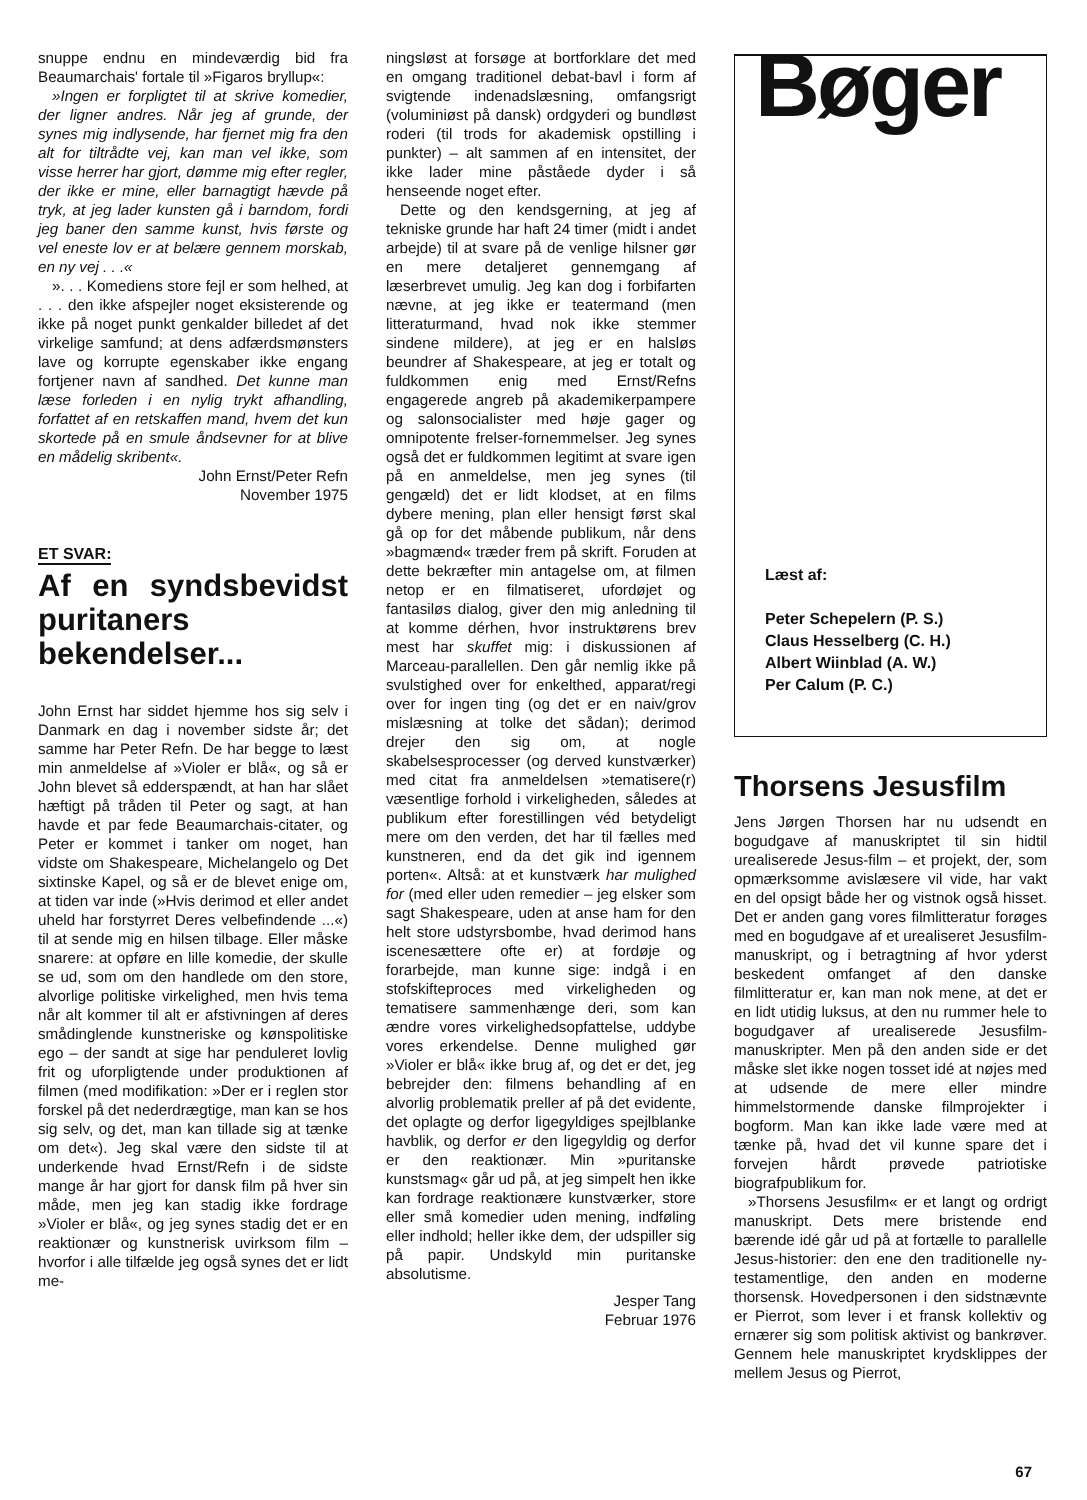snuppe endnu en mindeværdig bid fra Beaumarchais' fortale til »Figaros bryllup«:
»Ingen er forpligtet til at skrive komedier, der ligner andres. Når jeg af grunde, der synes mig indlysende, har fjernet mig fra den alt for tiltrådte vej, kan man vel ikke, som visse herrer har gjort, dømme mig efter regler, der ikke er mine, eller barnagtigt hævde på tryk, at jeg lader kunsten gå i barndom, fordi jeg baner den samme kunst, hvis første og vel eneste lov er at belære gennem morskab, en ny vej . . .«
». . . Komediens store fejl er som helhed, at . . . den ikke afspejler noget eksisterende og ikke på noget punkt genkalder billedet af det virkelige samfund; at dens adfærdsmønsters lave og korrupte egenskaber ikke engang fortjener navn af sandhed. Det kunne man læse forleden i en nylig trykt afhandling, forfattet af en retskaffen mand, hvem det kun skortede på en smule åndsevner for at blive en mådelig skribent«.
John Ernst/Peter Refn
November 1975
ET SVAR:
Af en syndsbevidst puritaners bekendelser...
John Ernst har siddet hjemme hos sig selv i Danmark en dag i november sidste år; det samme har Peter Refn. De har begge to læst min anmeldelse af »Violer er blå«, og så er John blevet så edderspændt, at han har slået hæftigt på tråden til Peter og sagt, at han havde et par fede Beaumarchais-citater, og Peter er kommet i tanker om noget, han vidste om Shakespeare, Michelangelo og Det sixtinske Kapel, og så er de blevet enige om, at tiden var inde (»Hvis derimod et eller andet uheld har forstyrret Deres velbefindende ...«) til at sende mig en hilsen tilbage. Eller måske snarere: at opføre en lille komedie, der skulle se ud, som om den handlede om den store, alvorlige politiske virkelighed, men hvis tema når alt kommer til alt er afstivningen af deres smådinglende kunstneriske og kønspolitiske ego – der sandt at sige har penduleret lovlig frit og uforpligtende under produktionen af filmen (med modifikation: »Der er i reglen stor forskel på det nederdrægtige, man kan se hos sig selv, og det, man kan tillade sig at tænke om det«). Jeg skal være den sidste til at underkende hvad Ernst/Refn i de sidste mange år har gjort for dansk film på hver sin måde, men jeg kan stadig ikke fordrage »Violer er blå«, og jeg synes stadig det er en reaktionær og kunstnerisk uvirksom film – hvorfor i alle tilfælde jeg også synes det er lidt me-
ningsløst at forsøge at bortforklare det med en omgang traditionel debat-bavl i form af svigtende indenadslæsning, omfangsrigt (voluminiøst på dansk) ordgyderi og bundløst roderi (til trods for akademisk opstilling i punkter) – alt sammen af en intensitet, der ikke lader mine påståede dyder i så henseende noget efter.
Dette og den kendsgerning, at jeg af tekniske grunde har haft 24 timer (midt i andet arbejde) til at svare på de venlige hilsner gør en mere detaljeret gennemgang af læserbrevet umulig. Jeg kan dog i forbifarten nævne, at jeg ikke er teatermand (men litteraturmand, hvad nok ikke stemmer sindene mildere), at jeg er en halsløs beundrer af Shakespeare, at jeg er totalt og fuldkommen enig med Ernst/Refns engagerede angreb på akademikerpampere og salonsocialister med høje gager og omnipotente frelser-fornemmelser. Jeg synes også det er fuldkommen legitimt at svare igen på en anmeldelse, men jeg synes (til gengæld) det er lidt klodset, at en films dybere mening, plan eller hensigt først skal gå op for det måbende publikum, når dens »bagmænd« træder frem på skrift. Foruden at dette bekræfter min antagelse om, at filmen netop er en filmatiseret, ufordøjet og fantasiløs dialog, giver den mig anledning til at komme dérhen, hvor instruktørens brev mest har skuffet mig: i diskussionen af Marceau-parallellen. Den går nemlig ikke på svulstighed over for enkelthed, apparat/regi over for ingen ting (og det er en naiv/grov mislæsning at tolke det sådan); derimod drejer den sig om, at nogle skabelsesprocesser (og derved kunstværker) med citat fra anmeldelsen »tematisere(r) væsentlige forhold i virkeligheden, således at publikum efter forestillingen véd betydeligt mere om den verden, det har til fælles med kunstneren, end da det gik ind igennem porten«. Altså: at et kunstværk har mulighed for (med eller uden remedier – jeg elsker som sagt Shakespeare, uden at anse ham for den helt store udstyrsbombe, hvad derimod hans iscenesættere ofte er) at fordøje og forarbejde, man kunne sige: indgå i en stofskifteproces med virkeligheden og tematisere sammenhænge deri, som kan ændre vores virkelighedsopfattelse, uddybe vores erkendelse. Denne mulighed gør »Violer er blå« ikke brug af, og det er det, jeg bebrejder den: filmens behandling af en alvorlig problematik preller af på det evidente, det oplagte og derfor ligegyldiges spejlblanke havblik, og derfor er den ligegyldig og derfor er den reaktionær. Min »puritanske kunstsmag« går ud på, at jeg simpelt hen ikke kan fordrage reaktionære kunstværker, store eller små komedier uden mening, indføling eller indhold; heller ikke dem, der udspiller sig på papir. Undskyld min puritanske absolutisme.
Jesper Tang
Februar 1976
Bøger
Læst af:
Peter Schepelern (P. S.)
Claus Hesselberg (C. H.)
Albert Wiinblad (A. W.)
Per Calum (P. C.)
Thorsens Jesusfilm
Jens Jørgen Thorsen har nu udsendt en bogudgave af manuskriptet til sin hidtil urealiserede Jesus-film – et projekt, der, som opmærksomme avislæsere vil vide, har vakt en del opsigt både her og vistnok også hisset. Det er anden gang vores filmlitteratur forøges med en bogudgave af et urealiseret Jesusfilm-manuskript, og i betragtning af hvor yderst beskedent omfanget af den danske filmlitteratur er, kan man nok mene, at det er en lidt utidig luksus, at den nu rummer hele to bogudgaver af urealiserede Jesusfilm-manuskripter. Men på den anden side er det måske slet ikke nogen tosset idé at nøjes med at udsende de mere eller mindre himmelstormende danske filmprojekter i bogform. Man kan ikke lade være med at tænke på, hvad det vil kunne spare det i forvejen hårdt prøvede patriotiske biografpublikum for.
»Thorsens Jesusfilm« er et langt og ordrigt manuskript. Dets mere bristende end bærende idé går ud på at fortælle to parallelle Jesus-historier: den ene den traditionelle ny-testamentlige, den anden en moderne thorsensk. Hovedpersonen i den sidstnævnte er Pierrot, som lever i et fransk kollektiv og ernærer sig som politisk aktivist og bankrøver. Gennem hele manuskriptet krydsklippes der mellem Jesus og Pierrot,
67